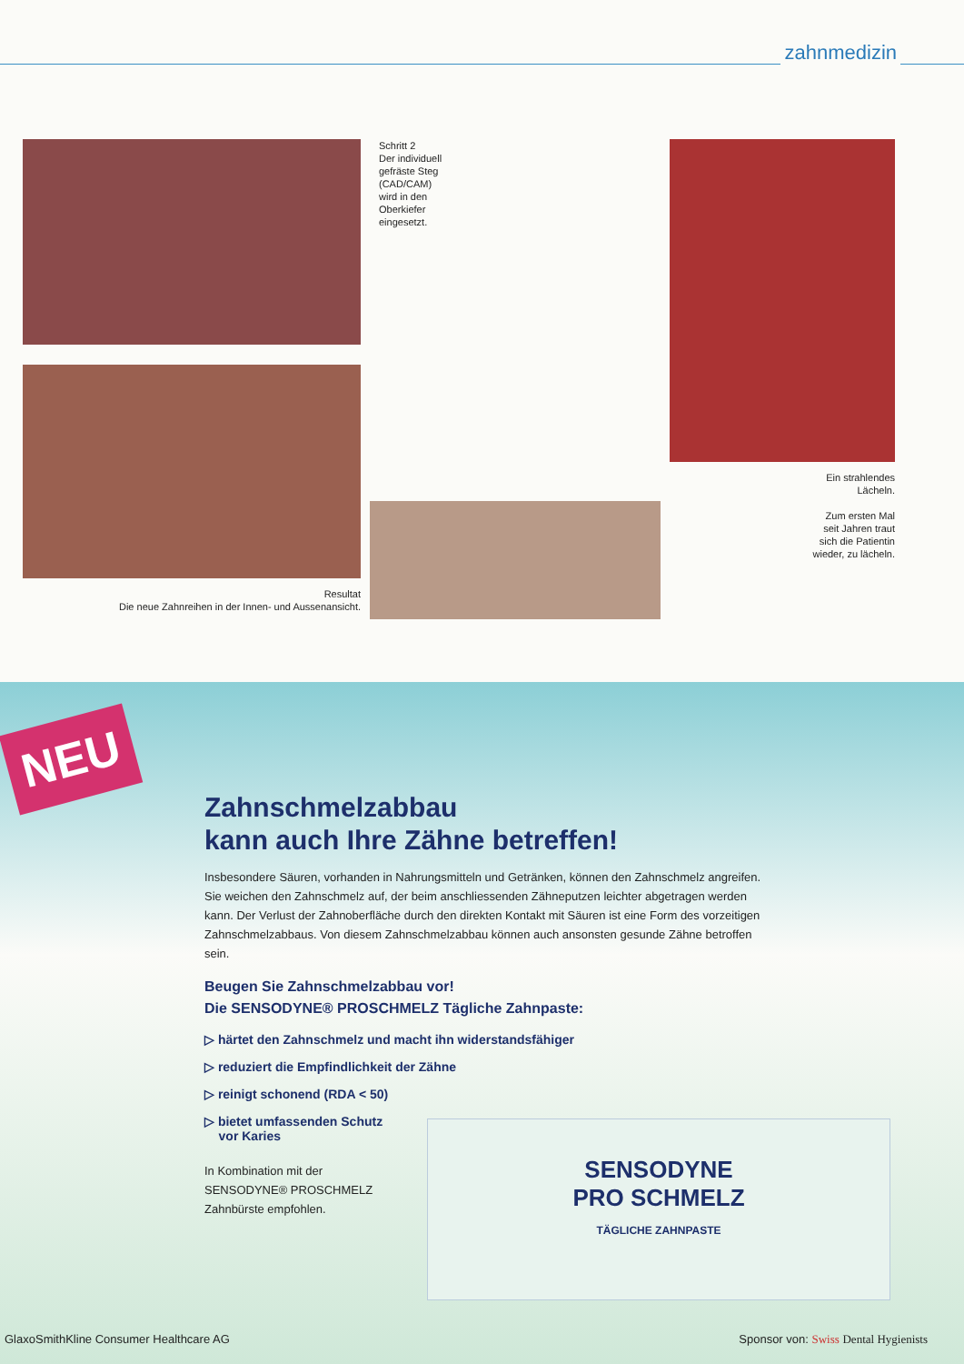zahnmedizin
Resultat
Die neue Zahnreihen in der Innen- und Aussenansicht.
Schritt 2
Der individuell
gefräste Steg
(CAD/CAM)
wird in den
Oberkiefer
eingesetzt.
Ein strahlendes
Lächeln.
Zum ersten Mal
seit Jahren traut
sich die Patientin
wieder, zu lächeln.
NEU
Zahnschmelzabbau
kann auch Ihre Zähne betreffen!
Insbesondere Säuren, vorhanden in Nahrungsmitteln und Getränken, können den Zahnschmelz angreifen. Sie weichen den Zahnschmelz auf, der beim anschliessenden Zähneputzen leichter abgetragen werden kann. Der Verlust der Zahnoberfläche durch den direkten Kontakt mit Säuren ist eine Form des vorzeitigen Zahnschmelzabbaus. Von diesem Zahnschmelzabbau können auch ansonsten gesunde Zähne betroffen sein.
Beugen Sie Zahnschmelzabbau vor!
Die SENSODYNE® PROSCHMELZ Tägliche Zahnpaste:
▷ härtet den Zahnschmelz und macht ihn widerstandsfähiger
▷ reduziert die Empfindlichkeit der Zähne
▷ reinigt schonend (RDA < 50)
▷ bietet umfassenden Schutz
vor Karies
In Kombination mit der SENSODYNE® PROSCHMELZ Zahnbürste empfohlen.
SENSODYNE
PRO SCHMELZ
TÄGLICHE ZAHNPASTE
GlaxoSmithKline Consumer Healthcare AG Sponsor von: Swiss Dental Hygienists